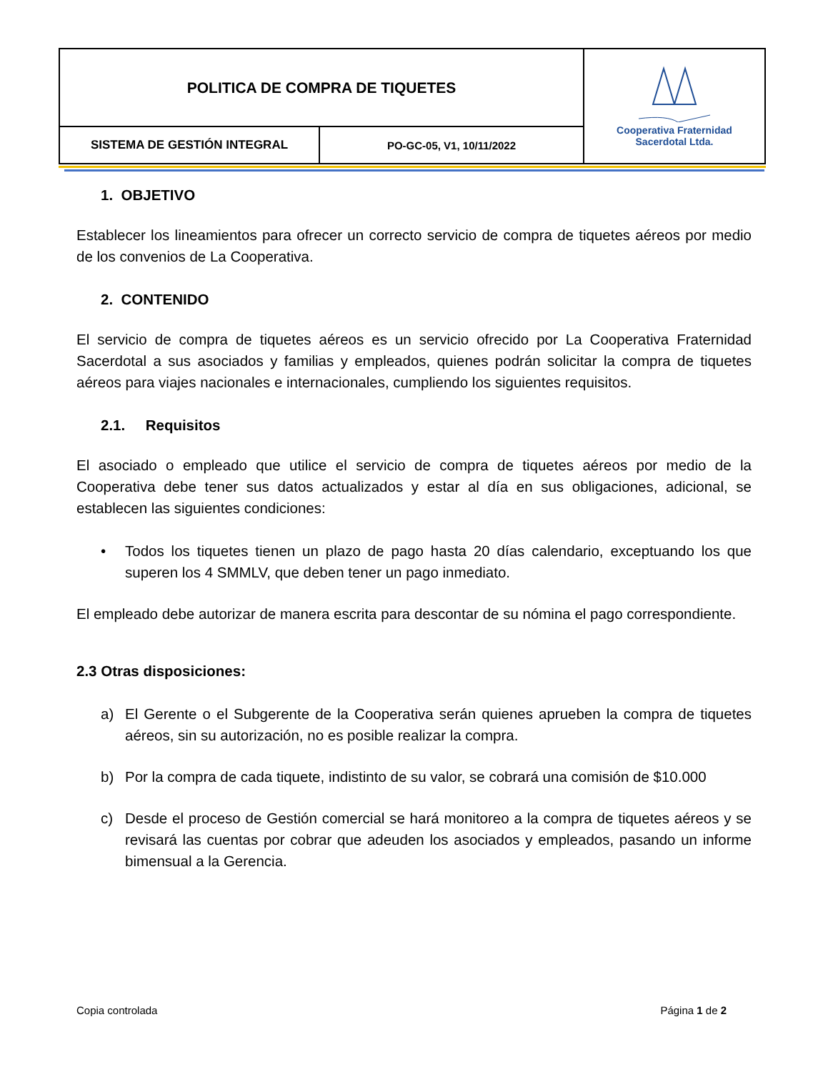| POLITICA DE COMPRA DE TIQUETES | | Cooperativa Fraternidad Sacerdotal Ltda. |
| SISTEMA DE GESTIÓN INTEGRAL | PO-GC-05, V1, 10/11/2022 | |
1. OBJETIVO
Establecer los lineamientos para ofrecer un correcto servicio de compra de tiquetes aéreos por medio de los convenios de La Cooperativa.
2. CONTENIDO
El servicio de compra de tiquetes aéreos es un servicio ofrecido por La Cooperativa Fraternidad Sacerdotal a sus asociados y familias y empleados, quienes podrán solicitar la compra de tiquetes aéreos para viajes nacionales e internacionales, cumpliendo los siguientes requisitos.
2.1. Requisitos
El asociado o empleado que utilice el servicio de compra de tiquetes aéreos por medio de la Cooperativa debe tener sus datos actualizados y estar al día en sus obligaciones, adicional, se establecen las siguientes condiciones:
• Todos los tiquetes tienen un plazo de pago hasta 20 días calendario, exceptuando los que superen los 4 SMMLV, que deben tener un pago inmediato.
El empleado debe autorizar de manera escrita para descontar de su nómina el pago correspondiente.
2.3 Otras disposiciones:
a) El Gerente o el Subgerente de la Cooperativa serán quienes aprueben la compra de tiquetes aéreos, sin su autorización, no es posible realizar la compra.
b) Por la compra de cada tiquete, indistinto de su valor, se cobrará una comisión de $10.000
c) Desde el proceso de Gestión comercial se hará monitoreo a la compra de tiquetes aéreos y se revisará las cuentas por cobrar que adeuden los asociados y empleados, pasando un informe bimensual a la Gerencia.
Copia controlada Página 1 de 2